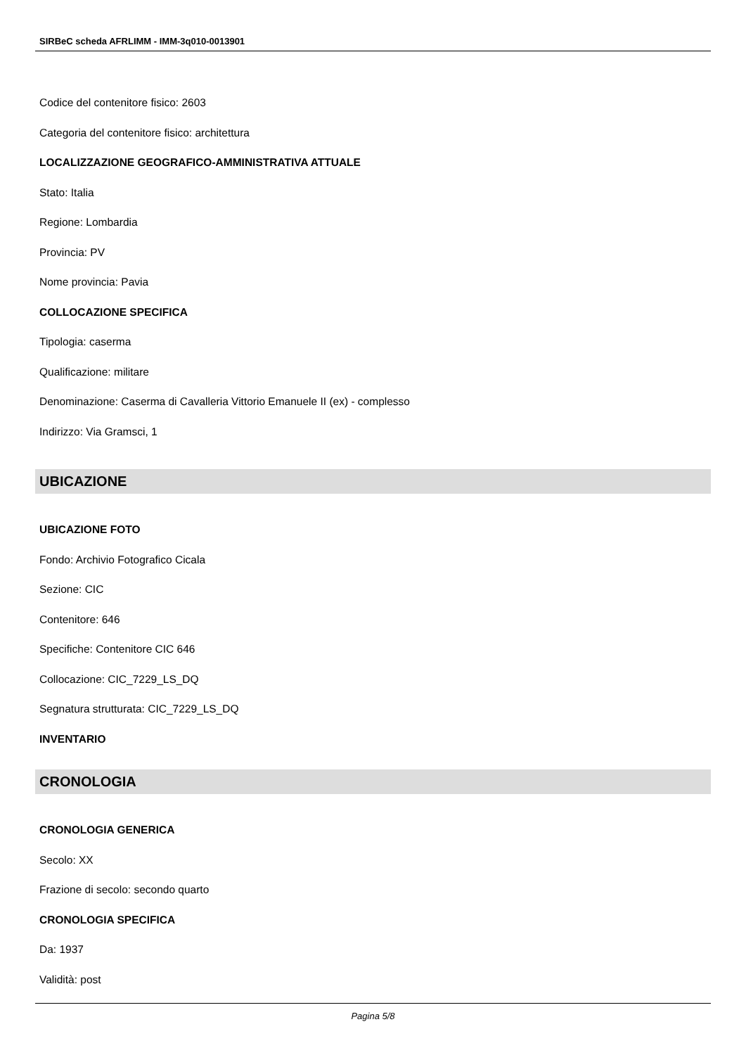SIRBeC scheda AFRLIMM - IMM-3q010-0013901
Codice del contenitore fisico: 2603
Categoria del contenitore fisico: architettura
LOCALIZZAZIONE GEOGRAFICO-AMMINISTRATIVA ATTUALE
Stato: Italia
Regione: Lombardia
Provincia: PV
Nome provincia: Pavia
COLLOCAZIONE SPECIFICA
Tipologia: caserma
Qualificazione: militare
Denominazione: Caserma di Cavalleria Vittorio Emanuele II (ex) - complesso
Indirizzo: Via Gramsci, 1
UBICAZIONE
UBICAZIONE FOTO
Fondo: Archivio Fotografico Cicala
Sezione: CIC
Contenitore: 646
Specifiche: Contenitore CIC 646
Collocazione: CIC_7229_LS_DQ
Segnatura strutturata: CIC_7229_LS_DQ
INVENTARIO
CRONOLOGIA
CRONOLOGIA GENERICA
Secolo: XX
Frazione di secolo: secondo quarto
CRONOLOGIA SPECIFICA
Da: 1937
Validità: post
Pagina 5/8